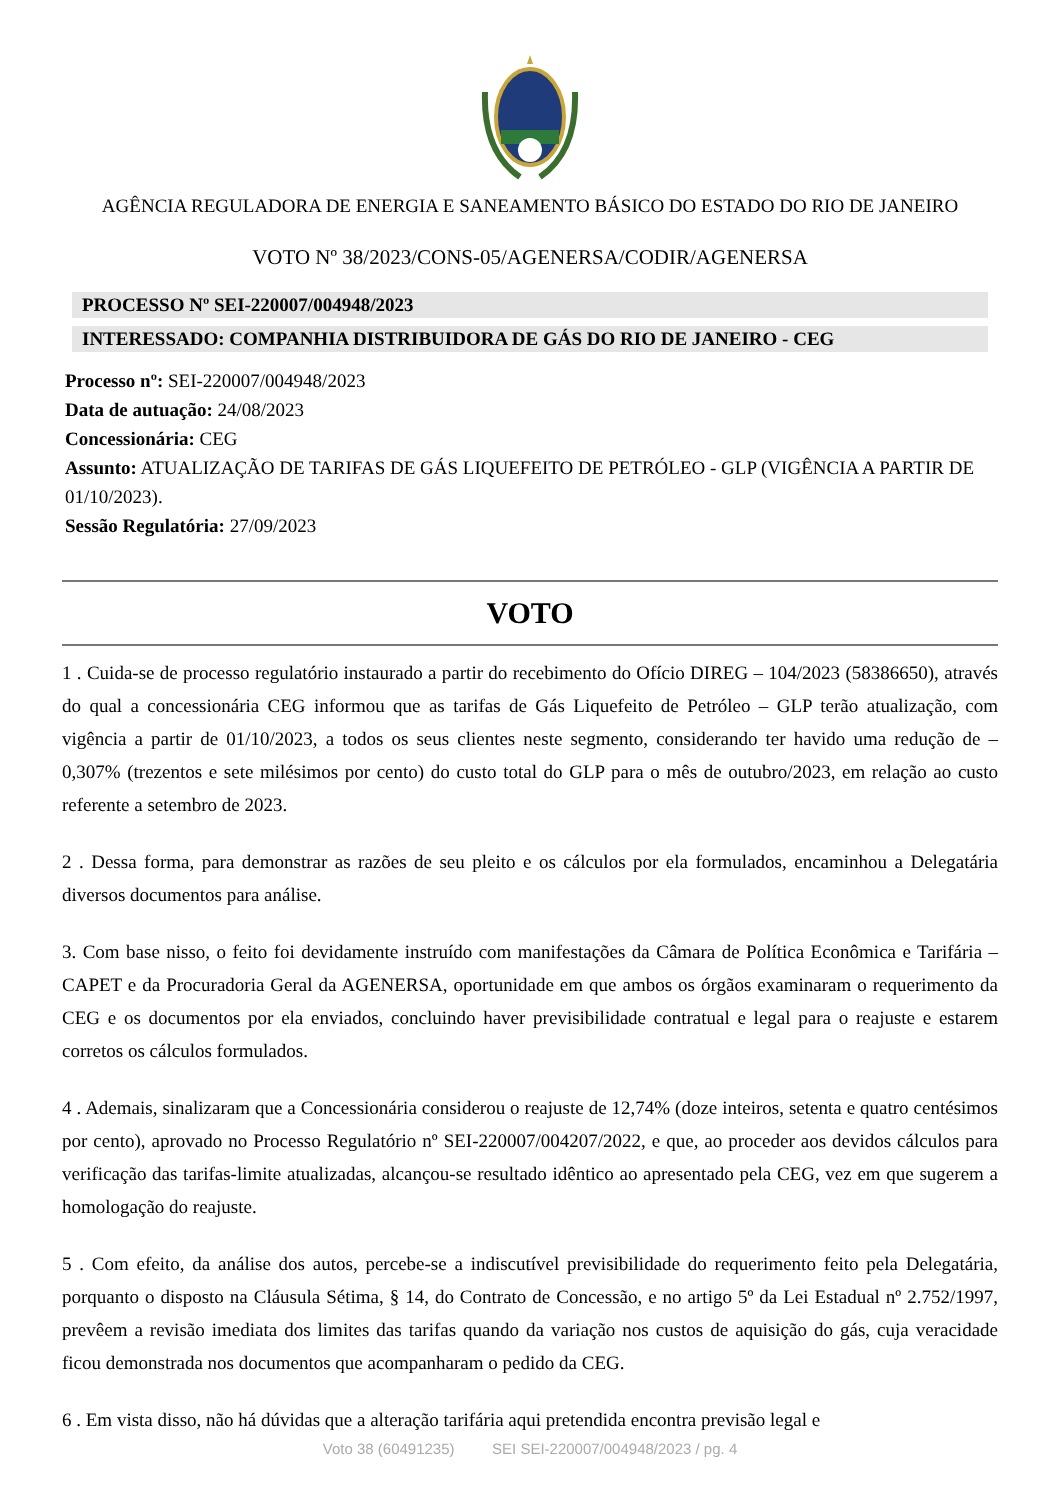AGÊNCIA REGULADORA DE ENERGIA E SANEAMENTO BÁSICO DO ESTADO DO RIO DE JANEIRO
VOTO Nº 38/2023/CONS-05/AGENERSA/CODIR/AGENERSA
PROCESSO Nº SEI-220007/004948/2023
INTERESSADO: COMPANHIA DISTRIBUIDORA DE GÁS DO RIO DE JANEIRO - CEG
Processo nº: SEI-220007/004948/2023
Data de autuação: 24/08/2023
Concessionária: CEG
Assunto: ATUALIZAÇÃO DE TARIFAS DE GÁS LIQUEFEITO DE PETRÓLEO - GLP (VIGÊNCIA A PARTIR DE 01/10/2023).
Sessão Regulatória: 27/09/2023
VOTO
1 . Cuida-se de processo regulatório instaurado a partir do recebimento do Ofício DIREG – 104/2023 (58386650), através do qual a concessionária CEG informou que as tarifas de Gás Liquefeito de Petróleo – GLP terão atualização, com vigência a partir de 01/10/2023, a todos os seus clientes neste segmento, considerando ter havido uma redução de – 0,307% (trezentos e sete milésimos por cento) do custo total do GLP para o mês de outubro/2023, em relação ao custo referente a setembro de 2023.
2 . Dessa forma, para demonstrar as razões de seu pleito e os cálculos por ela formulados, encaminhou a Delegatária diversos documentos para análise.
3. Com base nisso, o feito foi devidamente instruído com manifestações da Câmara de Política Econômica e Tarifária – CAPET e da Procuradoria Geral da AGENERSA, oportunidade em que ambos os órgãos examinaram o requerimento da CEG e os documentos por ela enviados, concluindo haver previsibilidade contratual e legal para o reajuste e estarem corretos os cálculos formulados.
4 . Ademais, sinalizaram que a Concessionária considerou o reajuste de 12,74% (doze inteiros, setenta e quatro centésimos por cento), aprovado no Processo Regulatório nº SEI-220007/004207/2022, e que, ao proceder aos devidos cálculos para verificação das tarifas-limite atualizadas, alcançou-se resultado idêntico ao apresentado pela CEG, vez em que sugerem a homologação do reajuste.
5 . Com efeito, da análise dos autos, percebe-se a indiscutível previsibilidade do requerimento feito pela Delegatária, porquanto o disposto na Cláusula Sétima, § 14, do Contrato de Concessão, e no artigo 5º da Lei Estadual nº 2.752/1997, prevêem a revisão imediata dos limites das tarifas quando da variação nos custos de aquisição do gás, cuja veracidade ficou demonstrada nos documentos que acompanharam o pedido da CEG.
6 . Em vista disso, não há dúvidas que a alteração tarifária aqui pretendida encontra previsão legal e
Voto 38 (60491235) SEI SEI-220007/004948/2023 / pg. 4